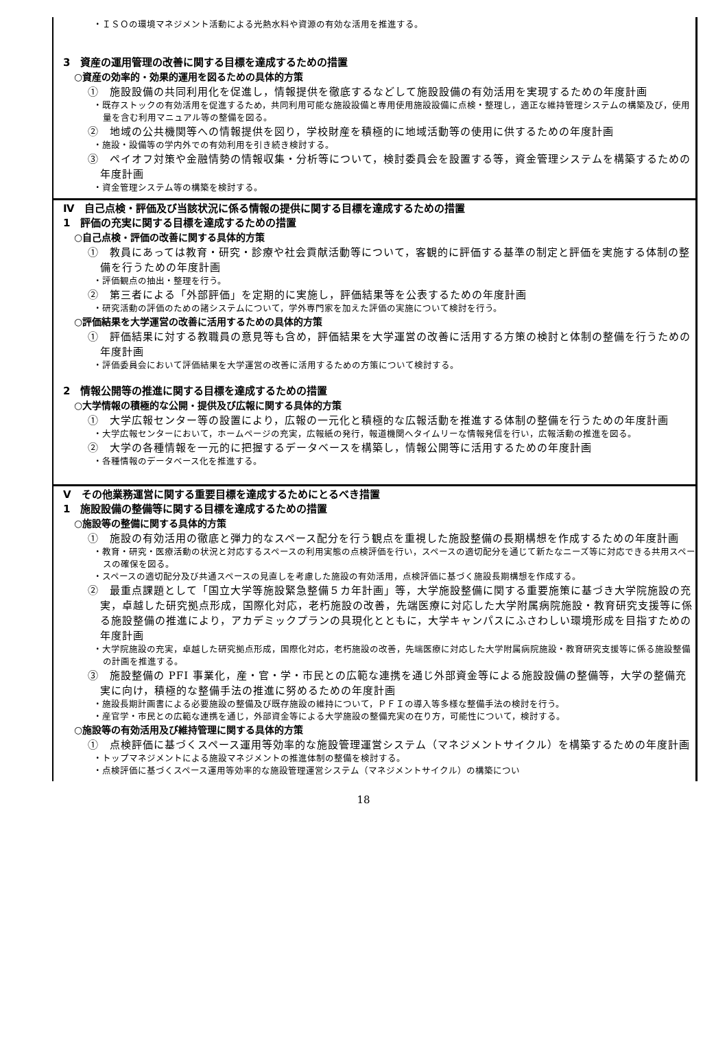・ＩＳＯの環境マネジメント活動による光熱水料や資源の有効な活用を推進する。
3　資産の運用管理の改善に関する目標を達成するための措置
○資産の効率的・効果的運用を図るための具体的方策
①　施設設備の共同利用化を促進し，情報提供を徹底するなどして施設設備の有効活用を実現するための年度計画
・既存ストックの有効活用を促進するため，共同利用可能な施設設備と専用使用施設設備に点検・整理し，適正な維持管理システムの構築及び，使用量を含む利用マニュアル等の整備を図る。
②　地域の公共機関等への情報提供を図り，学校財産を積極的に地域活動等の使用に供するための年度計画
・施設・設備等の学内外での有効利用を引き続き検討する。
③　ペイオフ対策や金融情勢の情報収集・分析等について，検討委員会を設置する等，資金管理システムを構築するための年度計画
・資金管理システム等の構築を検討する。
Ⅳ　自己点検・評価及び当該状況に係る情報の提供に関する目標を達成するための措置
1　評価の充実に関する目標を達成するための措置
○自己点検・評価の改善に関する具体的方策
①　教員にあっては教育・研究・診療や社会貢献活動等について，客観的に評価する基準の制定と評価を実施する体制の整備を行うための年度計画
・評価観点の抽出・整理を行う。
②　第三者による「外部評価」を定期的に実施し，評価結果等を公表するための年度計画
・研究活動の評価のための諸システムについて，学外専門家を加えた評価の実施について検討を行う。
○評価結果を大学運営の改善に活用するための具体的方策
①　評価結果に対する教職員の意見等も含め，評価結果を大学運営の改善に活用する方策の検討と体制の整備を行うための年度計画
・評価委員会において評価結果を大学運営の改善に活用するための方策について検討する。
2　情報公開等の推進に関する目標を達成するための措置
○大学情報の積極的な公開・提供及び広報に関する具体的方策
①　大学広報センター等の設置により，広報の一元化と積極的な広報活動を推進する体制の整備を行うための年度計画
・大学広報センターにおいて，ホームページの充実，広報紙の発行，報道機関へタイムリーな情報発信を行い，広報活動の推進を図る。
②　大学の各種情報を一元的に把握するデータベースを構築し，情報公開等に活用するための年度計画
・各種情報のデータベース化を推進する。
Ⅴ　その他業務運営に関する重要目標を達成するためにとるべき措置
1　施設設備の整備等に関する目標を達成するための措置
○施設等の整備に関する具体的方策
①　施設の有効活用の徹底と弾力的なスペース配分を行う観点を重視した施設整備の長期構想を作成するための年度計画
・教育・研究・医療活動の状況と対応するスペースの利用実態の点検評価を行い，スペースの適切配分を通じて新たなニーズ等に対応できる共用スペースの確保を図る。
・スペースの適切配分及び共通スペースの見直しを考慮した施設の有効活用，点検評価に基づく施設長期構想を作成する。
②　最重点課題として「国立大学等施設緊急整備５カ年計画」等，大学施設整備に関する重要施策に基づき大学院施設の充実，卓越した研究拠点形成，国際化対応，老朽施設の改善，先端医療に対応した大学附属病院施設・教育研究支援等に係る施設整備の推進により，アカデミックプランの具現化とともに，大学キャンパスにふさわしい環境形成を目指すための年度計画
・大学院施設の充実，卓越した研究拠点形成，国際化対応，老朽施設の改善，先端医療に対応した大学附属病院施設・教育研究支援等に係る施設整備の計画を推進する。
③　施設整備の PFI 事業化，産・官・学・市民との広範な連携を通じ外部資金等による施設設備の整備等，大学の整備充実に向け，積極的な整備手法の推進に努めるための年度計画
・施設長期計画書による必要施設の整備及び既存施設の維持について，ＰＦＩの導入等多様な整備手法の検討を行う。
・産官学・市民との広範な連携を通じ，外部資金等による大学施設の整備充実の在り方，可能性について，検討する。
○施設等の有効活用及び維持管理に関する具体的方策
①　点検評価に基づくスペース運用等効率的な施設管理運営システム（マネジメントサイクル）を構築するための年度計画
・トップマネジメントによる施設マネジメントの推進体制の整備を検討する。
・点検評価に基づくスペース運用等効率的な施設管理運営システム（マネジメントサイクル）の構築につい
18